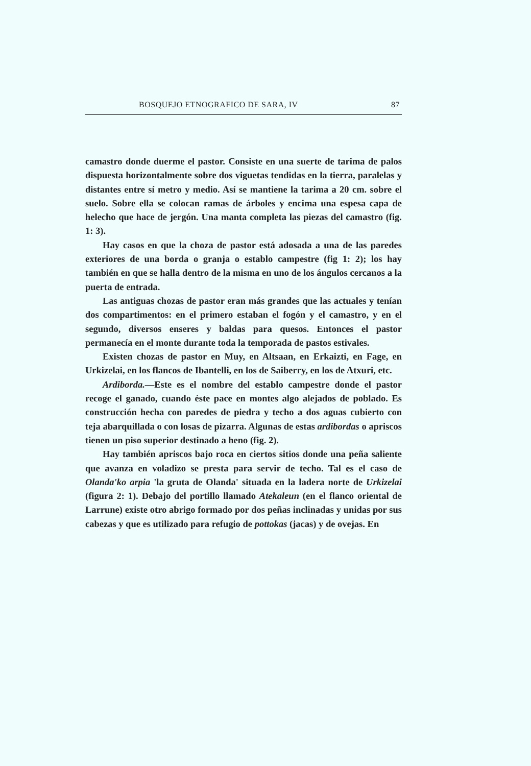BOSQUEJO ETNOGRAFICO DE SARA, IV 87
camastro donde duerme el pastor. Consiste en una suerte de tarima de palos dispuesta horizontalmente sobre dos viguetas tendidas en la tierra, paralelas y distantes entre sí metro y medio. Así se mantiene la tarima a 20 cm. sobre el suelo. Sobre ella se colocan ramas de árboles y encima una espesa capa de helecho que hace de jergón. Una manta completa las piezas del camastro (fig. 1: 3).
Hay casos en que la choza de pastor está adosada a una de las paredes exteriores de una borda o granja o establo campestre (fig 1: 2); los hay también en que se halla dentro de la misma en uno de los ángulos cercanos a la puerta de entrada.
Las antiguas chozas de pastor eran más grandes que las actuales y tenían dos compartimentos: en el primero estaban el fogón y el camastro, y en el segundo, diversos enseres y baldas para quesos. Entonces el pastor permanecía en el monte durante toda la temporada de pastos estivales.
Existen chozas de pastor en Muy, en Altsaan, en Erkaizti, en Fage, en Urkizelai, en los flancos de Ibantelli, en los de Saiberry, en los de Atxuri, etc.
Ardiborda.—Este es el nombre del establo campestre donde el pastor recoge el ganado, cuando éste pace en montes algo alejados de poblado. Es construcción hecha con paredes de piedra y techo a dos aguas cubierto con teja abarquillada o con losas de pizarra. Algunas de estas ardibordas o apriscos tienen un piso superior destinado a heno (fig. 2).
Hay también apriscos bajo roca en ciertos sitios donde una peña saliente que avanza en voladizo se presta para servir de techo. Tal es el caso de Olanda'ko arpia 'la gruta de Olanda' situada en la ladera norte de Urkizelai (figura 2: 1). Debajo del portillo llamado Atekaleun (en el flanco oriental de Larrune) existe otro abrigo formado por dos peñas inclinadas y unidas por sus cabezas y que es utilizado para refugio de pottokas (jacas) y de ovejas. En